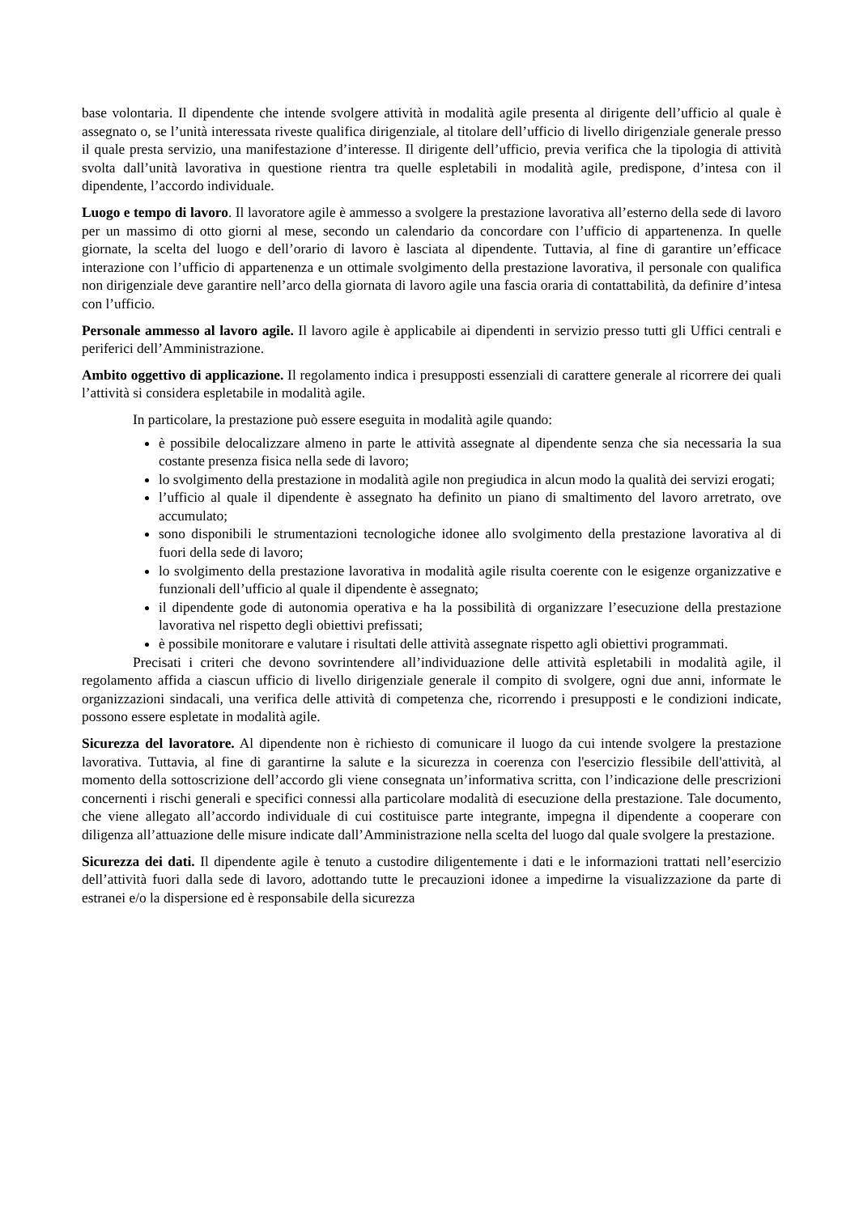base volontaria. Il dipendente che intende svolgere attività in modalità agile presenta al dirigente dell’ufficio al quale è assegnato o, se l’unità interessata riveste qualifica dirigenziale, al titolare dell’ufficio di livello dirigenziale generale presso il quale presta servizio, una manifestazione d’interesse. Il dirigente dell’ufficio, previa verifica che la tipologia di attività svolta dall’unità lavorativa in questione rientra tra quelle espletabili in modalità agile, predispone, d’intesa con il dipendente, l’accordo individuale.
Luogo e tempo di lavoro. Il lavoratore agile è ammesso a svolgere la prestazione lavorativa all’esterno della sede di lavoro per un massimo di otto giorni al mese, secondo un calendario da concordare con l’ufficio di appartenenza. In quelle giornate, la scelta del luogo e dell’orario di lavoro è lasciata al dipendente. Tuttavia, al fine di garantire un’efficace interazione con l’ufficio di appartenenza e un ottimale svolgimento della prestazione lavorativa, il personale con qualifica non dirigenziale deve garantire nell’arco della giornata di lavoro agile una fascia oraria di contattabilità, da definire d’intesa con l’ufficio.
Personale ammesso al lavoro agile. Il lavoro agile è applicabile ai dipendenti in servizio presso tutti gli Uffici centrali e periferici dell’Amministrazione.
Ambito oggettivo di applicazione. Il regolamento indica i presupposti essenziali di carattere generale al ricorrere dei quali l’attività si considera espletabile in modalità agile.
In particolare, la prestazione può essere eseguita in modalità agile quando:
è possibile delocalizzare almeno in parte le attività assegnate al dipendente senza che sia necessaria la sua costante presenza fisica nella sede di lavoro;
lo svolgimento della prestazione in modalità agile non pregiudica in alcun modo la qualità dei servizi erogati;
l’ufficio al quale il dipendente è assegnato ha definito un piano di smaltimento del lavoro arretrato, ove accumulato;
sono disponibili le strumentazioni tecnologiche idonee allo svolgimento della prestazione lavorativa al di fuori della sede di lavoro;
lo svolgimento della prestazione lavorativa in modalità agile risulta coerente con le esigenze organizzative e funzionali dell’ufficio al quale il dipendente è assegnato;
il dipendente gode di autonomia operativa e ha la possibilità di organizzare l’esecuzione della prestazione lavorativa nel rispetto degli obiettivi prefissati;
è possibile monitorare e valutare i risultati delle attività assegnate rispetto agli obiettivi programmati.
Precisati i criteri che devono sovrintendere all’individuazione delle attività espletabili in modalità agile, il regolamento affida a ciascun ufficio di livello dirigenziale generale il compito di svolgere, ogni due anni, informate le organizzazioni sindacali, una verifica delle attività di competenza che, ricorrendo i presupposti e le condizioni indicate, possono essere espletate in modalità agile.
Sicurezza del lavoratore. Al dipendente non è richiesto di comunicare il luogo da cui intende svolgere la prestazione lavorativa. Tuttavia, al fine di garantirne la salute e la sicurezza in coerenza con l'esercizio flessibile dell'attività, al momento della sottoscrizione dell’accordo gli viene consegnata un’informativa scritta, con l’indicazione delle prescrizioni concernenti i rischi generali e specifici connessi alla particolare modalità di esecuzione della prestazione. Tale documento, che viene allegato all’accordo individuale di cui costituisce parte integrante, impegna il dipendente a cooperare con diligenza all’attuazione delle misure indicate dall’Amministrazione nella scelta del luogo dal quale svolgere la prestazione.
Sicurezza dei dati. Il dipendente agile è tenuto a custodire diligentemente i dati e le informazioni trattati nell’esercizio dell’attività fuori dalla sede di lavoro, adottando tutte le precauzioni idonee a impedirne la visualizzazione da parte di estranei e/o la dispersione ed è responsabile della sicurezza